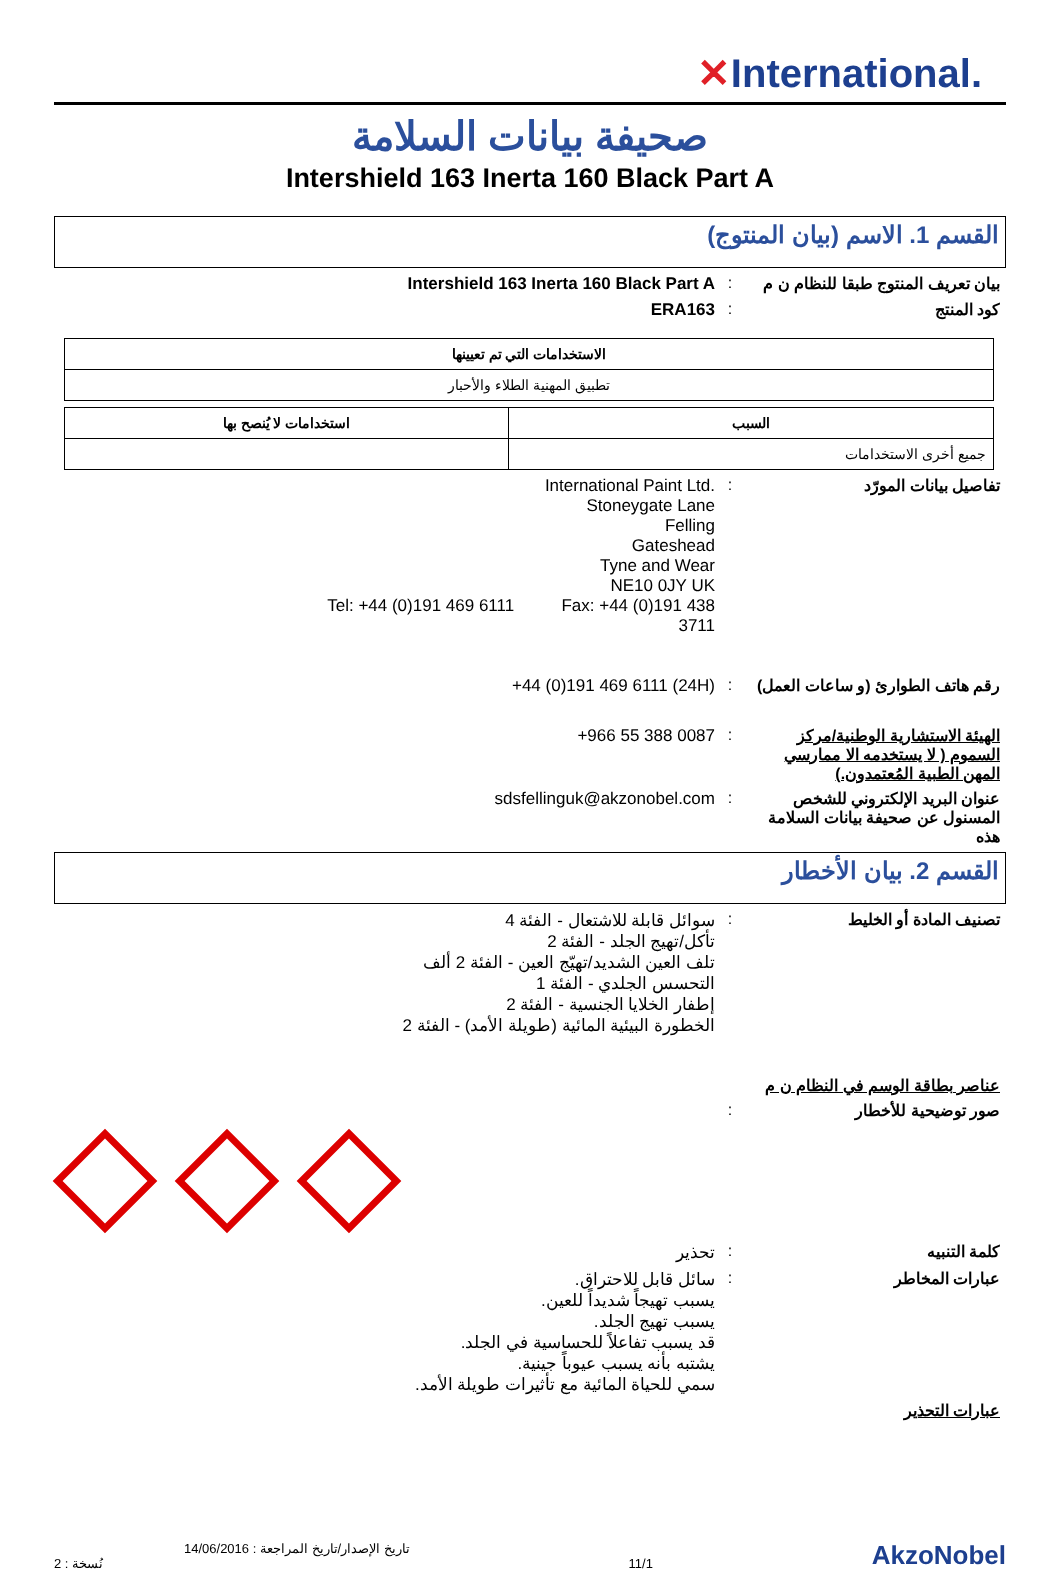✕International.
صحيفة بيانات السلامة
Intershield 163 Inerta 160 Black Part A
القسم 1. الاسم (بيان المنتوج)
بيان تعريف المنتوج طبقا للنظام ن م
: Intershield 163 Inerta 160 Black Part A
كود المنتج : ERA163
| الاستخدامات التي تم تعيينها |
| --- |
| تطبيق المهنية الطلاء والأحبار |
| السبب | استخدامات لا يُنصح بها |
| --- | --- |
| جميع أخرى الاستخدامات | |
تفاصيل بيانات المورّد : International Paint Ltd.
Stoneygate Lane
Felling
Gateshead
Tyne and Wear
NE10 0JY UK
Tel: +44 (0)191 469 6111 Fax: +44 (0)191 438 3711
رقم هاتف الطوارئ (و ساعات العمل)
: +44 (0)191 469 6111 (24H)
الهيئة الاستشارية الوطنية/مركز السموم ( لا يستخدمه الا ممارسي المهن الطبية المُعتمدون.)
: +966 55 388 0087
عنوان البريد الإلكتروني للشخص المسنول عن صحيفة بيانات السلامة هذه
: sdsfellinguk@akzonobel.com
القسم 2. بيان الأخطار
تصنيف المادة أو الخليط : سوائل قابلة للاشتعال - الفئة 4
تأكل/تهيج الجلد - الفئة 2
تلف العين الشديد/تهيّج العين - الفئة 2 ألف
التحسس الجلدي - الفئة 1
إطفار الخلايا الجنسية - الفئة 2
الخطورة البيئية المائية (طويلة الأمد) - الفئة 2
عناصر بطاقة الوسم في النظام ن م
صور توضيحية للأخطار :
كلمة التنبيه : تحذير
عبارات المخاطر : سائل قابل للاحتراق.
يسبب تهيجاً شديداً للعين.
يسبب تهيج الجلد.
قد يسبب تفاعلاً للحساسية في الجلد.
يشتبه بأنه يسبب عيوباً جينية.
سمي للحياة المائية مع تأثيرات طويلة الأمد.
عبارات التحذير
تاريخ الإصدار/تاريخ المراجعة : 14/06/2016
نُسخة : 2
11/1
AkzoNobel